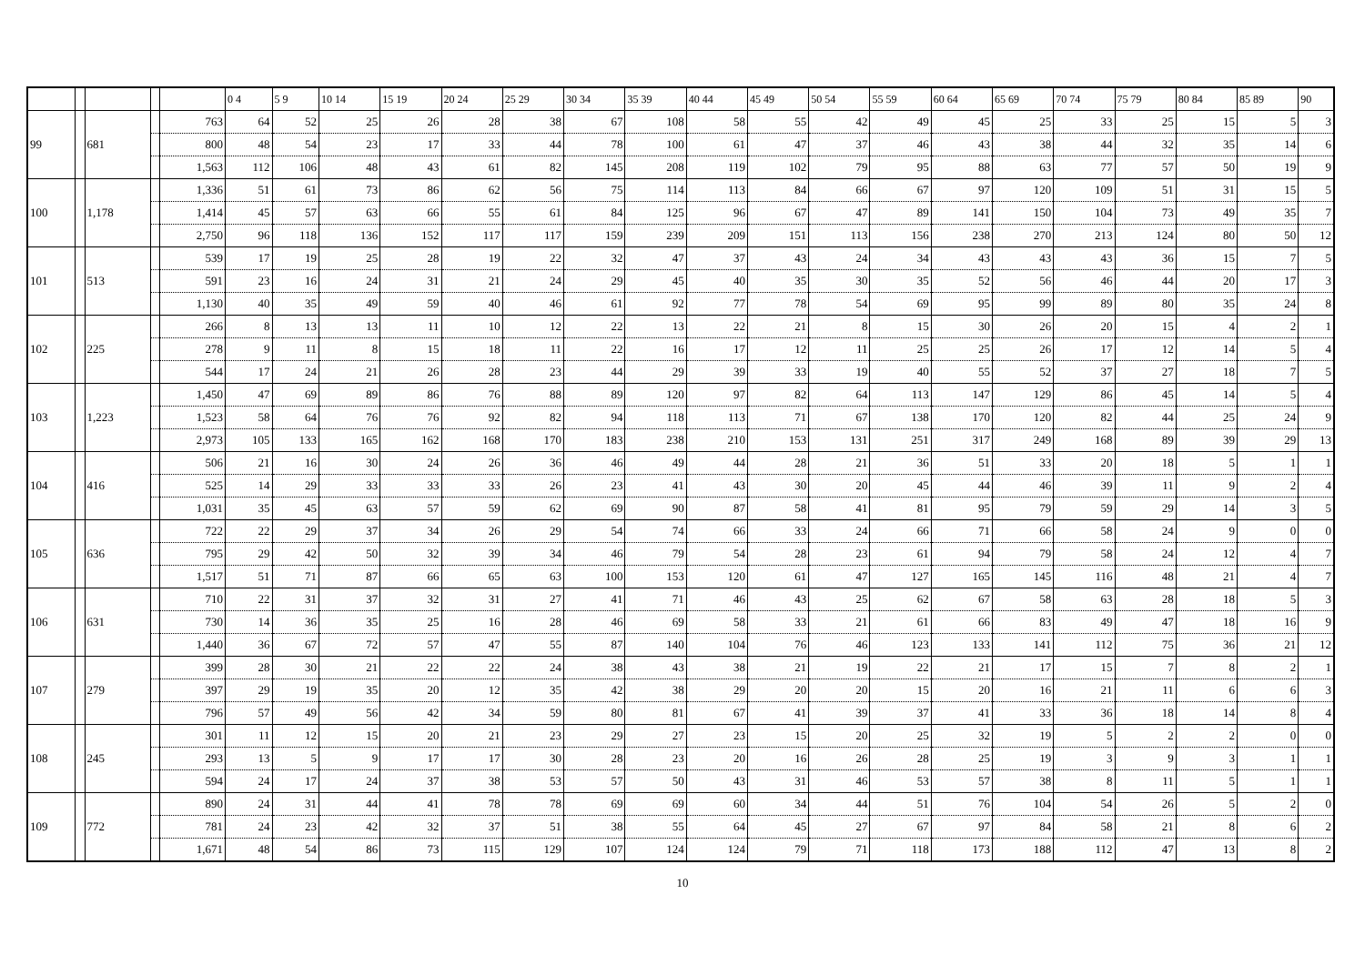| | | | | | 0 4 | 5 9 | 10 14 | 15 19 | 20 24 | 25 29 | 30 34 | 35 39 | 40 44 | 45 49 | 50 54 | 55 59 | 60 64 | 65 69 | 70 74 | 75 79 | 80 84 | 85 89 | 90 |
| --- | --- | --- | --- | --- | --- | --- | --- | --- | --- | --- | --- | --- | --- | --- | --- | --- | --- | --- | --- | --- | --- | --- | --- |
| 99 | | 681 | | 763 | 64 | 52 | 25 | 26 | 28 | 38 | 67 | 108 | 58 | 55 | 42 | 49 | 45 | 25 | 33 | 25 | 15 | 5 | 3 |
| | | | | 800 | 48 | 54 | 23 | 17 | 33 | 44 | 78 | 100 | 61 | 47 | 37 | 46 | 43 | 38 | 44 | 32 | 35 | 14 | 6 |
| | | | | 1,563 | 112 | 106 | 48 | 43 | 61 | 82 | 145 | 208 | 119 | 102 | 79 | 95 | 88 | 63 | 77 | 57 | 50 | 19 | 9 |
| 100 | | 1,178 | | 1,336 | 51 | 61 | 73 | 86 | 62 | 56 | 75 | 114 | 113 | 84 | 66 | 67 | 97 | 120 | 109 | 51 | 31 | 15 | 5 |
| | | | | 1,414 | 45 | 57 | 63 | 66 | 55 | 61 | 84 | 125 | 96 | 67 | 47 | 89 | 141 | 150 | 104 | 73 | 49 | 35 | 7 |
| | | | | 2,750 | 96 | 118 | 136 | 152 | 117 | 117 | 159 | 239 | 209 | 151 | 113 | 156 | 238 | 270 | 213 | 124 | 80 | 50 | 12 |
| 101 | | 513 | | 539 | 17 | 19 | 25 | 28 | 19 | 22 | 32 | 47 | 37 | 43 | 24 | 34 | 43 | 43 | 43 | 36 | 15 | 7 | 5 |
| | | | | 591 | 23 | 16 | 24 | 31 | 21 | 24 | 29 | 45 | 40 | 35 | 30 | 35 | 52 | 56 | 46 | 44 | 20 | 17 | 3 |
| | | | | 1,130 | 40 | 35 | 49 | 59 | 40 | 46 | 61 | 92 | 77 | 78 | 54 | 69 | 95 | 99 | 89 | 80 | 35 | 24 | 8 |
| 102 | | 225 | | 266 | 8 | 13 | 13 | 11 | 10 | 12 | 22 | 13 | 22 | 21 | 8 | 15 | 30 | 26 | 20 | 15 | 4 | 2 | 1 |
| | | | | 278 | 9 | 11 | 8 | 15 | 18 | 11 | 22 | 16 | 17 | 12 | 11 | 25 | 25 | 26 | 17 | 12 | 14 | 5 | 4 |
| | | | | 544 | 17 | 24 | 21 | 26 | 28 | 23 | 44 | 29 | 39 | 33 | 19 | 40 | 55 | 52 | 37 | 27 | 18 | 7 | 5 |
| 103 | | 1,223 | | 1,450 | 47 | 69 | 89 | 86 | 76 | 88 | 89 | 120 | 97 | 82 | 64 | 113 | 147 | 129 | 86 | 45 | 14 | 5 | 4 |
| | | | | 1,523 | 58 | 64 | 76 | 76 | 92 | 82 | 94 | 118 | 113 | 71 | 67 | 138 | 170 | 120 | 82 | 44 | 25 | 24 | 9 |
| | | | | 2,973 | 105 | 133 | 165 | 162 | 168 | 170 | 183 | 238 | 210 | 153 | 131 | 251 | 317 | 249 | 168 | 89 | 39 | 29 | 13 |
| 104 | | 416 | | 506 | 21 | 16 | 30 | 24 | 26 | 36 | 46 | 49 | 44 | 28 | 21 | 36 | 51 | 33 | 20 | 18 | 5 | 1 | 1 |
| | | | | 525 | 14 | 29 | 33 | 33 | 33 | 26 | 23 | 41 | 43 | 30 | 20 | 45 | 44 | 46 | 39 | 11 | 9 | 2 | 4 |
| | | | | 1,031 | 35 | 45 | 63 | 57 | 59 | 62 | 69 | 90 | 87 | 58 | 41 | 81 | 95 | 79 | 59 | 29 | 14 | 3 | 5 |
| 105 | | 636 | | 722 | 22 | 29 | 37 | 34 | 26 | 29 | 54 | 74 | 66 | 33 | 24 | 66 | 71 | 66 | 58 | 24 | 9 | 0 | 0 |
| | | | | 795 | 29 | 42 | 50 | 32 | 39 | 34 | 46 | 79 | 54 | 28 | 23 | 61 | 94 | 79 | 58 | 24 | 12 | 4 | 7 |
| | | | | 1,517 | 51 | 71 | 87 | 66 | 65 | 63 | 100 | 153 | 120 | 61 | 47 | 127 | 165 | 145 | 116 | 48 | 21 | 4 | 7 |
| 106 | | 631 | | 710 | 22 | 31 | 37 | 32 | 31 | 27 | 41 | 71 | 46 | 43 | 25 | 62 | 67 | 58 | 63 | 28 | 18 | 5 | 3 |
| | | | | 730 | 14 | 36 | 35 | 25 | 16 | 28 | 46 | 69 | 58 | 33 | 21 | 61 | 66 | 83 | 49 | 47 | 18 | 16 | 9 |
| | | | | 1,440 | 36 | 67 | 72 | 57 | 47 | 55 | 87 | 140 | 104 | 76 | 46 | 123 | 133 | 141 | 112 | 75 | 36 | 21 | 12 |
| 107 | | 279 | | 399 | 28 | 30 | 21 | 22 | 22 | 24 | 38 | 43 | 38 | 21 | 19 | 22 | 21 | 17 | 15 | 7 | 8 | 2 | 1 |
| | | | | 397 | 29 | 19 | 35 | 20 | 12 | 35 | 42 | 38 | 29 | 20 | 20 | 15 | 20 | 16 | 21 | 11 | 6 | 6 | 3 |
| | | | | 796 | 57 | 49 | 56 | 42 | 34 | 59 | 80 | 81 | 67 | 41 | 39 | 37 | 41 | 33 | 36 | 18 | 14 | 8 | 4 |
| 108 | | 245 | | 301 | 11 | 12 | 15 | 20 | 21 | 23 | 29 | 27 | 23 | 15 | 20 | 25 | 32 | 19 | 5 | 2 | 2 | 0 | 0 |
| | | | | 293 | 13 | 5 | 9 | 17 | 17 | 30 | 28 | 23 | 20 | 16 | 26 | 28 | 25 | 19 | 3 | 9 | 3 | 1 | 1 |
| | | | | 594 | 24 | 17 | 24 | 37 | 38 | 53 | 57 | 50 | 43 | 31 | 46 | 53 | 57 | 38 | 8 | 11 | 5 | 1 | 1 |
| 109 | | 772 | | 890 | 24 | 31 | 44 | 41 | 78 | 78 | 69 | 69 | 60 | 34 | 44 | 51 | 76 | 104 | 54 | 26 | 5 | 2 | 0 |
| | | | | 781 | 24 | 23 | 42 | 32 | 37 | 51 | 38 | 55 | 64 | 45 | 27 | 67 | 97 | 84 | 58 | 21 | 8 | 6 | 2 |
| | | | | 1,671 | 48 | 54 | 86 | 73 | 115 | 129 | 107 | 124 | 124 | 79 | 71 | 118 | 173 | 188 | 112 | 47 | 13 | 8 | 2 |
10